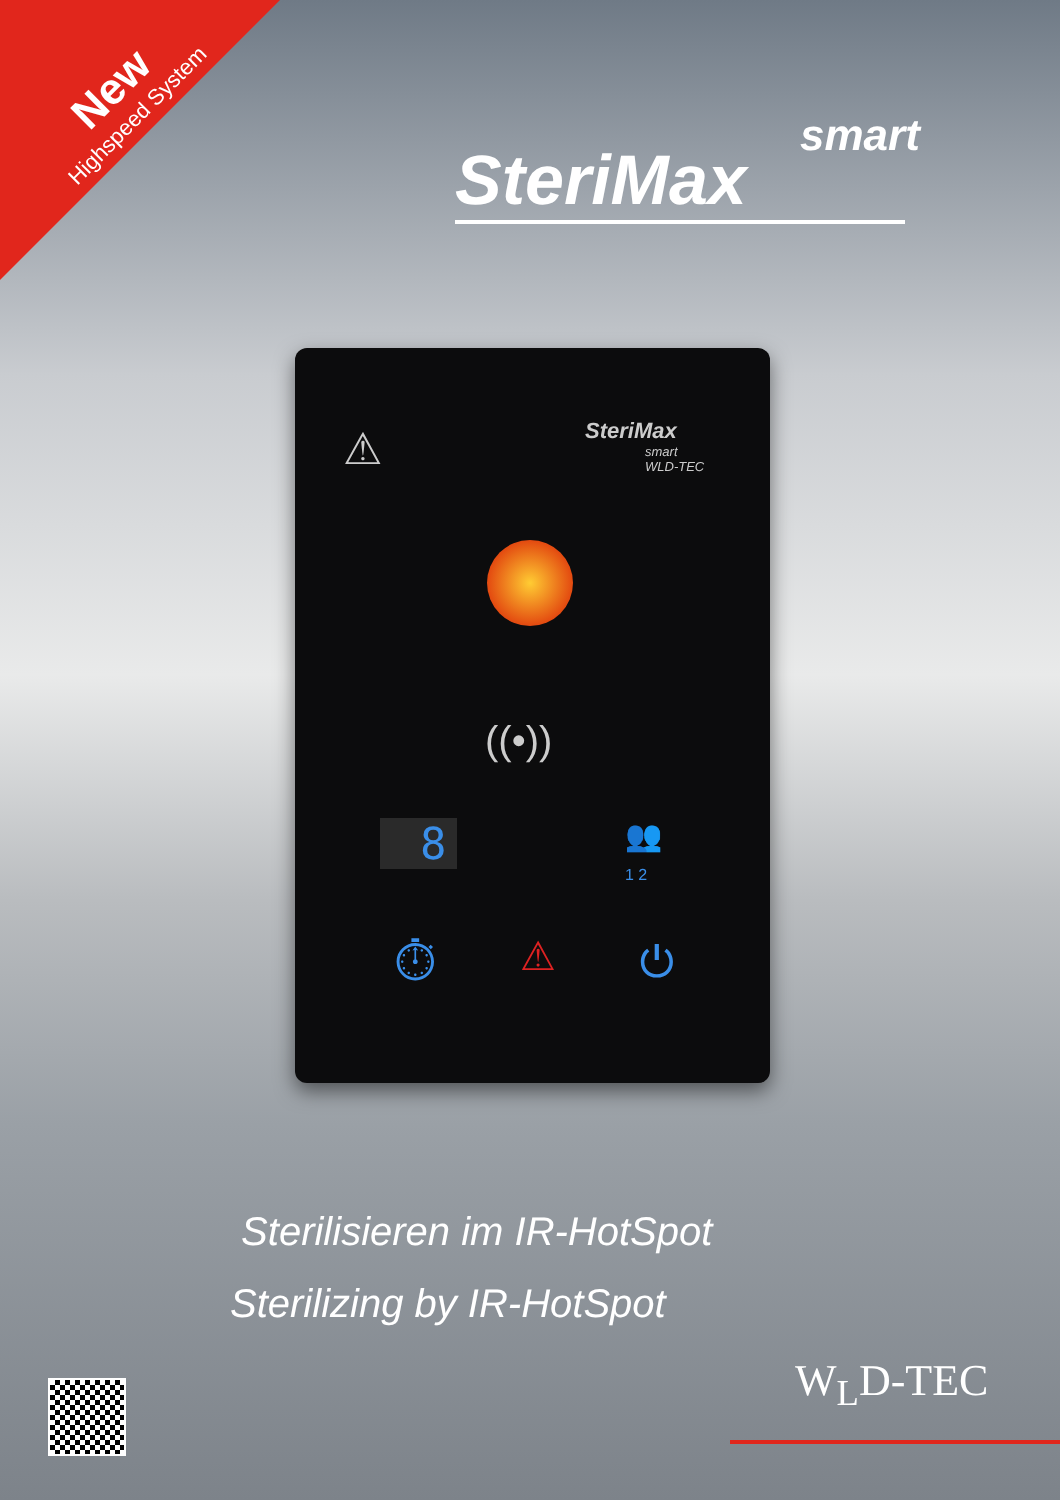New
Highspeed System
smart
SteriMax
⚠
SteriMax
smart
WLD-TEC
((•))
8
👥
1 2
⏱ ⚠ ⏻
Sterilisieren im IR-HotSpot
Sterilizing by IR-HotSpot
W<sub>L</sub>D-TEC